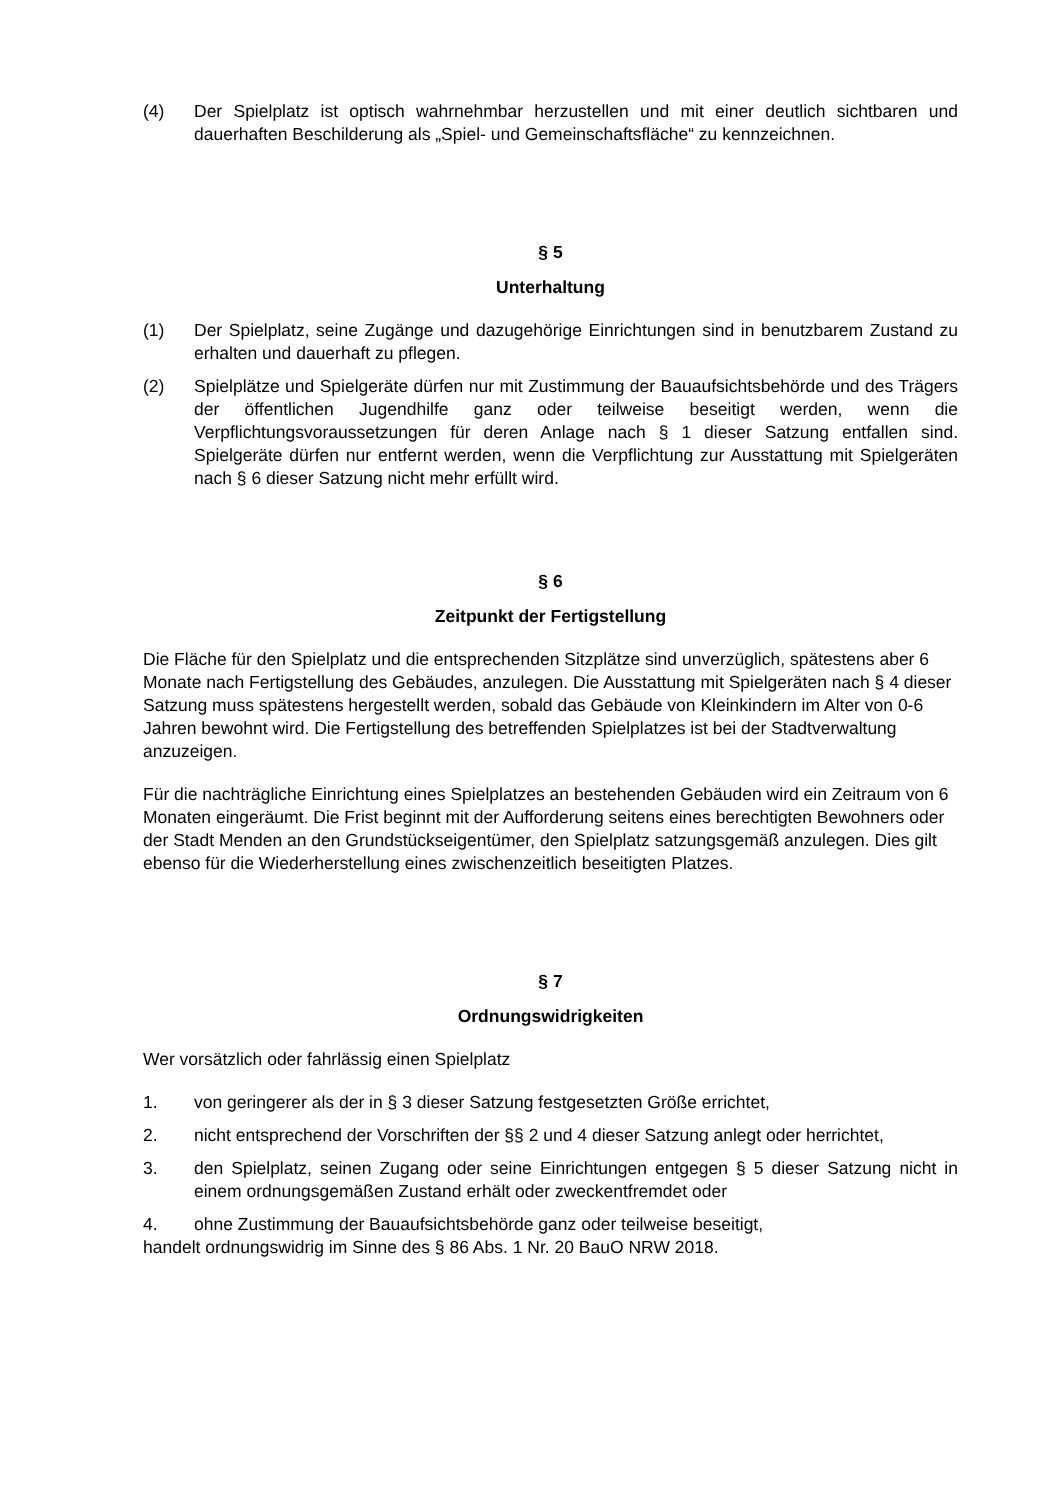(4) Der Spielplatz ist optisch wahrnehmbar herzustellen und mit einer deutlich sichtbaren und dauerhaften Beschilderung als „Spiel- und Gemeinschaftsfläche“ zu kennzeichnen.
§ 5
Unterhaltung
(1) Der Spielplatz, seine Zugänge und dazugehörige Einrichtungen sind in benutzbarem Zustand zu erhalten und dauerhaft zu pflegen.
(2) Spielplätze und Spielgeräte dürfen nur mit Zustimmung der Bauaufsichtsbehörde und des Trägers der öffentlichen Jugendhilfe ganz oder teilweise beseitigt werden, wenn die Verpflichtungsvoraussetzungen für deren Anlage nach § 1 dieser Satzung entfallen sind. Spielgeräte dürfen nur entfernt werden, wenn die Verpflichtung zur Ausstattung mit Spielgeräten nach § 6 dieser Satzung nicht mehr erfüllt wird.
§ 6
Zeitpunkt der Fertigstellung
Die Fläche für den Spielplatz und die entsprechenden Sitzplätze sind unverzüglich, spätestens aber 6 Monate nach Fertigstellung des Gebäudes, anzulegen. Die Ausstattung mit Spielgeräten nach § 4 dieser Satzung muss spätestens hergestellt werden, sobald das Gebäude von Kleinkindern im Alter von 0-6 Jahren bewohnt wird. Die Fertigstellung des betreffenden Spielplatzes ist bei der Stadtverwaltung anzuzeigen.
Für die nachträgliche Einrichtung eines Spielplatzes an bestehenden Gebäuden wird ein Zeitraum von 6 Monaten eingeräumt. Die Frist beginnt mit der Aufforderung seitens eines berechtigten Bewohners oder der Stadt Menden an den Grundstückseigentümer, den Spielplatz satzungsgemäß anzulegen. Dies gilt ebenso für die Wiederherstellung eines zwischenzeitlich beseitigten Platzes.
§ 7
Ordnungswidrigkeiten
Wer vorsätzlich oder fahrlässig einen Spielplatz
1. von geringerer als der in § 3 dieser Satzung festgesetzten Größe errichtet,
2. nicht entsprechend der Vorschriften der §§ 2 und 4 dieser Satzung anlegt oder herrichtet,
3. den Spielplatz, seinen Zugang oder seine Einrichtungen entgegen § 5 dieser Satzung nicht in einem ordnungsgemäßen Zustand erhält oder zweckentfremdet oder
4. ohne Zustimmung der Bauaufsichtsbehörde ganz oder teilweise beseitigt,
handelt ordnungswidrig im Sinne des § 86 Abs. 1 Nr. 20 BauO NRW 2018.